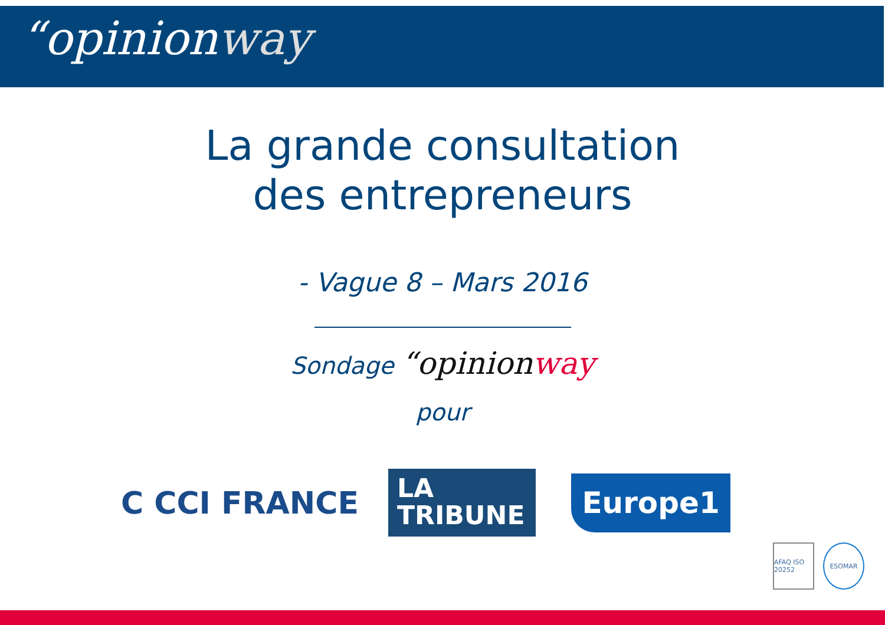“opinionway
La grande consultation
des entrepreneurs
- Vague 8 – Mars 2016
Sondage “opinionway
pour
C CCI FRANCE
LA
TRIBUNE
Europe1
AFAQ ISO 20252
ESOMAR